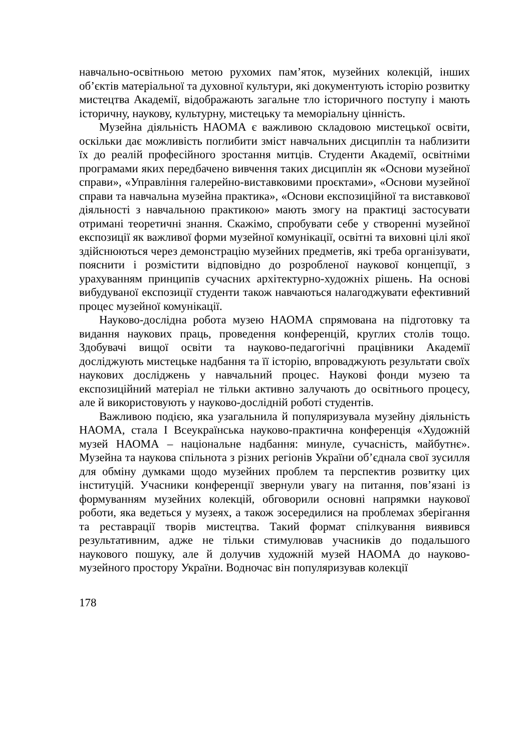навчально-освітньою метою рухомих пам’яток, музейних колекцій, інших об’єктів матеріальної та духовної культури, які документують історію розвитку мистецтва Академії, відображають загальне тло історичного поступу і мають історичну, наукову, культурну, мистецьку та меморіальну цінність.
Музейна діяльність НАОМА є важливою складовою мистецької освіти, оскільки дає можливість поглибити зміст навчальних дисциплін та наблизити їх до реалій професійного зростання митців. Студенти Академії, освітніми програмами яких передбачено вивчення таких дисциплін як «Основи музейної справи», «Управління галерейно-виставковими проєктами», «Основи музейної справи та навчальна музейна практика», «Основи експозиційної та виставкової діяльності з навчальною практикою» мають змогу на практиці застосувати отримані теоретичні знання. Скажімо, спробувати себе у створенні музейної експозиції як важливої форми музейної комунікації, освітні та виховні цілі якої здійснюються через демонстрацію музейних предметів, які треба організувати, пояснити і розмістити відповідно до розробленої наукової концепції, з урахуванням принципів сучасних архітектурно-художніх рішень. На основі вибудуваної експозиції студенти також навчаються налагоджувати ефективний процес музейної комунікації.
Науково-дослідна робота музею НАОМА спрямована на підготовку та видання наукових праць, проведення конференцій, круглих столів тощо. Здобувачі вищої освіти та науково-педагогічні працівники Академії досліджують мистецьке надбання та її історію, впроваджують результати своїх наукових досліджень у навчальний процес. Наукові фонди музею та експозиційний матеріал не тільки активно залучають до освітнього процесу, але й використовують у науково-дослідній роботі студентів.
Важливою подією, яка узагальнила й популяризувала музейну діяльність НАОМА, стала І Всеукраїнська науково-практична конференція «Художній музей НАОМА – національне надбання: минуле, сучасність, майбутнє». Музейна та наукова спільнота з різних регіонів України об’єднала свої зусилля для обміну думками щодо музейних проблем та перспектив розвитку цих інституцій. Учасники конференції звернули увагу на питання, пов’язані із формуванням музейних колекцій, обговорили основні напрямки наукової роботи, яка ведеться у музеях, а також зосередилися на проблемах зберігання та реставрації творів мистецтва. Такий формат спілкування виявився результативним, адже не тільки стимулював учасників до подальшого наукового пошуку, але й долучив художній музей НАОМА до науково-музейного простору України. Водночас він популяризував колекції
178